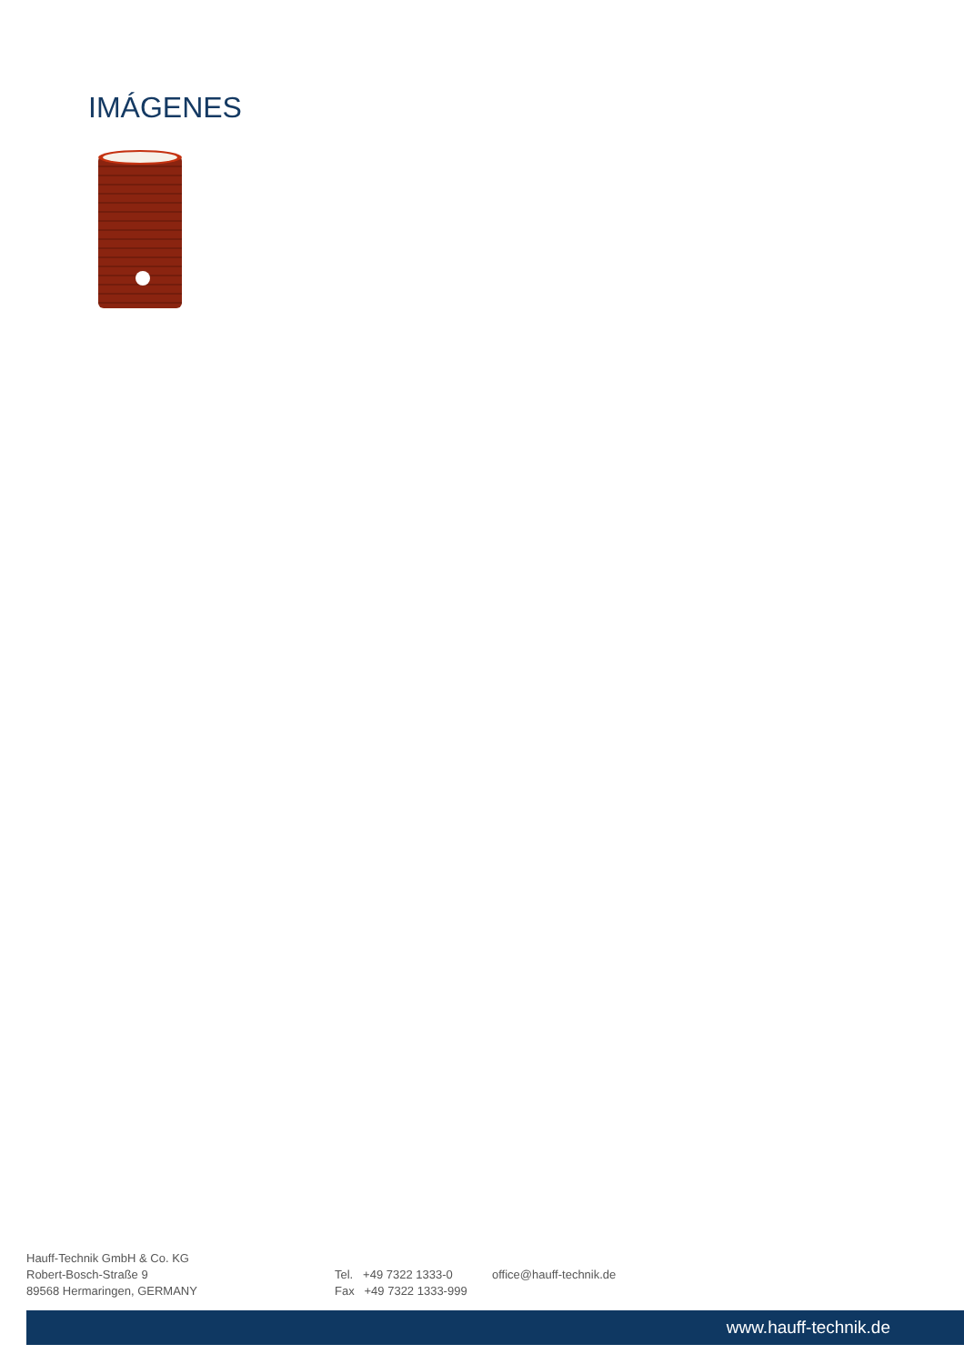IMÁGENES
Hauff-Technik GmbH & Co. KG
Robert-Bosch-Straße 9
89568 Hermaringen, GERMANY
Tel. +49 7322 1333-0
Fax +49 7322 1333-999
office@hauff-technik.de
www.hauff-technik.de